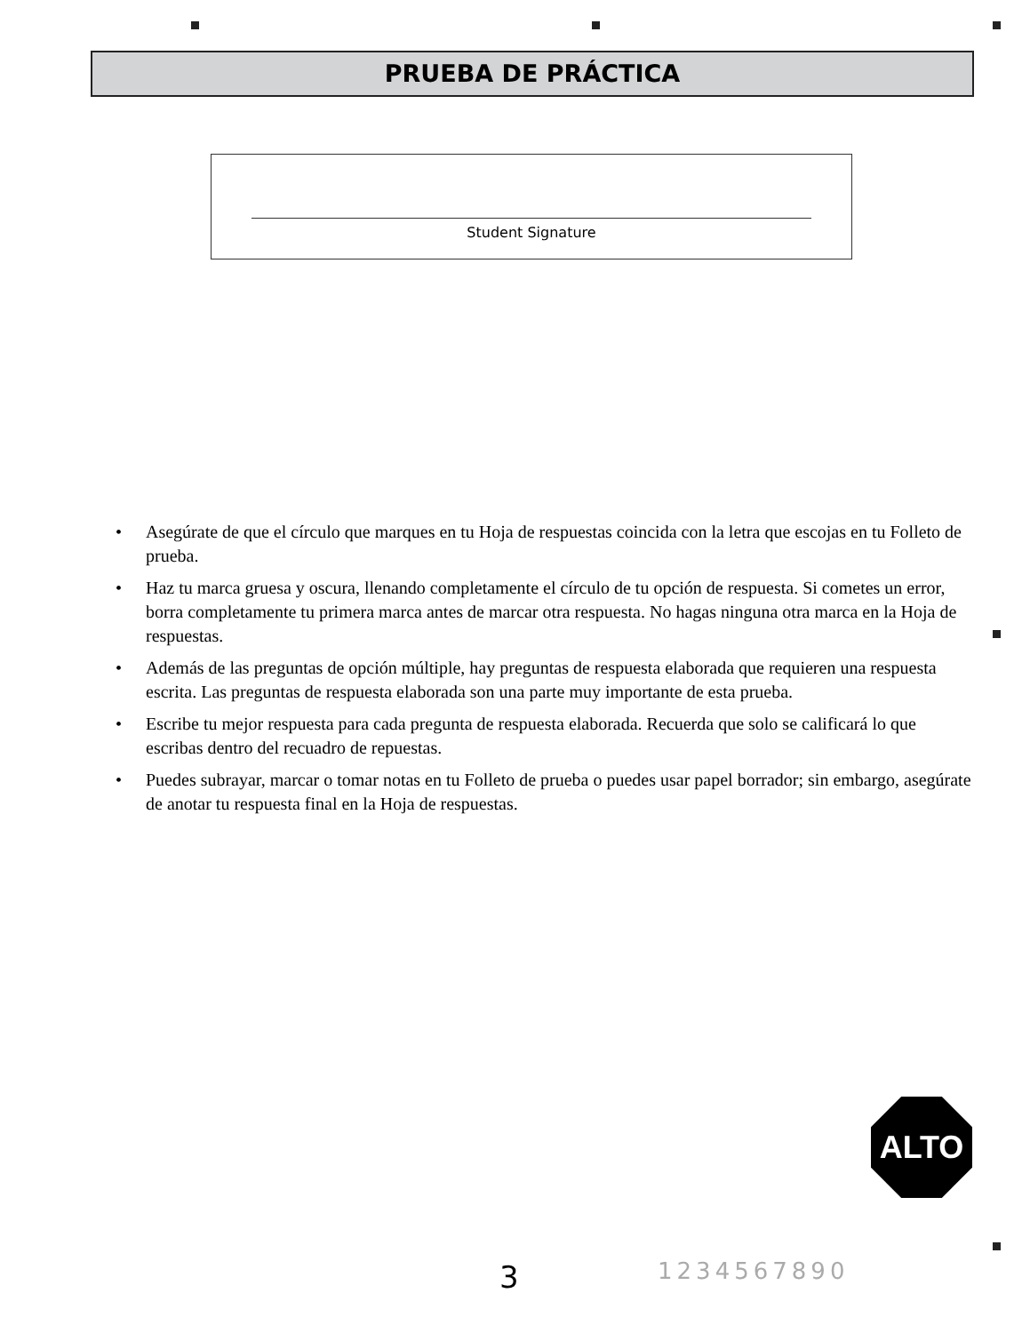PRUEBA DE PRÁCTICA
Student Signature
• Asegúrate de que el círculo que marques en tu Hoja de respuestas coincida con la letra que escojas en tu Folleto de prueba.
• Haz tu marca gruesa y oscura, llenando completamente el círculo de tu opción de respuesta. Si cometes un error, borra completamente tu primera marca antes de marcar otra respuesta. No hagas ninguna otra marca en la Hoja de respuestas.
• Además de las preguntas de opción múltiple, hay preguntas de respuesta elaborada que requieren una respuesta escrita. Las preguntas de respuesta elaborada son una parte muy importante de esta prueba.
• Escribe tu mejor respuesta para cada pregunta de respuesta elaborada. Recuerda que solo se calificará lo que escribas dentro del recuadro de repuestas.
• Puedes subrayar, marcar o tomar notas en tu Folleto de prueba o puedes usar papel borrador; sin embargo, asegúrate de anotar tu respuesta final en la Hoja de respuestas.
ALTO
3 1234567890